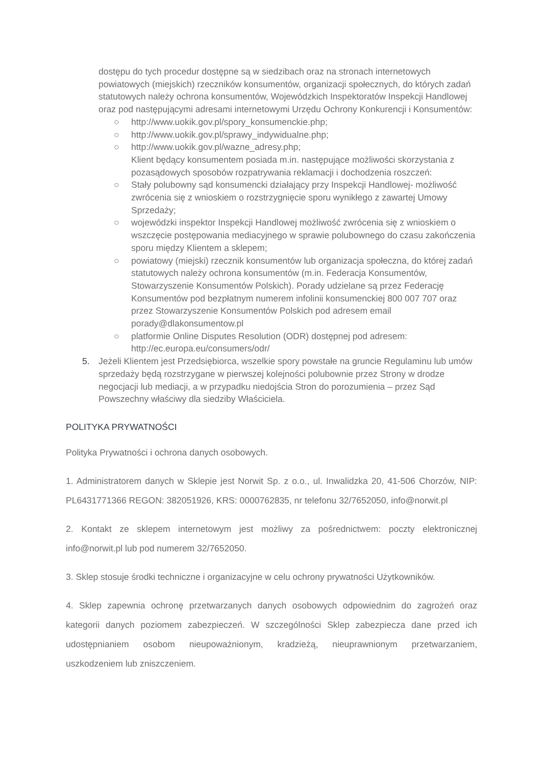dostępu do tych procedur dostępne są w siedzibach oraz na stronach internetowych powiatowych (miejskich) rzeczników konsumentów, organizacji społecznych, do których zadań statutowych należy ochrona konsumentów, Wojewódzkich Inspektoratów Inspekcji Handlowej oraz pod następującymi adresami internetowymi Urzędu Ochrony Konkurencji i Konsumentów:
○ http://www.uokik.gov.pl/spory_konsumenckie.php;
○ http://www.uokik.gov.pl/sprawy_indywidualne.php;
○ http://www.uokik.gov.pl/wazne_adresy.php;
Klient będący konsumentem posiada m.in. następujące możliwości skorzystania z pozasądowych sposobów rozpatrywania reklamacji i dochodzenia roszczeń:
○ Stały polubowny sąd konsumencki działający przy Inspekcji Handlowej- możliwość zwrócenia się z wnioskiem o rozstrzygnięcie sporu wynikłego z zawartej Umowy Sprzedaży;
○ wojewódzki inspektor Inspekcji Handlowej możliwość zwrócenia się z wnioskiem o wszczęcie postępowania mediacyjnego w sprawie polubownego do czasu zakończenia sporu między Klientem a sklepem;
○ powiatowy (miejski) rzecznik konsumentów lub organizacja społeczna, do której zadań statutowych należy ochrona konsumentów (m.in. Federacja Konsumentów, Stowarzyszenie Konsumentów Polskich). Porady udzielane są przez Federację Konsumentów pod bezpłatnym numerem infolinii konsumenckiej 800 007 707 oraz przez Stowarzyszenie Konsumentów Polskich pod adresem email porady@dlakonsumentow.pl
○ platformie Online Disputes Resolution (ODR) dostępnej pod adresem: http://ec.europa.eu/consumers/odr/
5. Jeżeli Klientem jest Przedsiębiorca, wszelkie spory powstałe na gruncie Regulaminu lub umów sprzedaży będą rozstrzygane w pierwszej kolejności polubownie przez Strony w drodze negocjacji lub mediacji, a w przypadku niedojścia Stron do porozumienia – przez Sąd Powszechny właściwy dla siedziby Właściciela.
POLITYKA PRYWATNOŚCI
Polityka Prywatności i ochrona danych osobowych.
1. Administratorem danych w Sklepie jest Norwit Sp. z o.o., ul. Inwalidzka 20, 41-506 Chorzów, NIP: PL6431771366 REGON: 382051926, KRS: 0000762835, nr telefonu 32/7652050, info@norwit.pl
2. Kontakt ze sklepem internetowym jest możliwy za pośrednictwem: poczty elektronicznej info@norwit.pl lub pod numerem 32/7652050.
3. Sklep stosuje środki techniczne i organizacyjne w celu ochrony prywatności Użytkowników.
4. Sklep zapewnia ochronę przetwarzanych danych osobowych odpowiednim do zagrożeń oraz kategorii danych poziomem zabezpieczeń. W szczególności Sklep zabezpiecza dane przed ich udostępnianiem osobom nieupoważnionym, kradzieżą, nieuprawnionym przetwarzaniem, uszkodzeniem lub zniszczeniem.